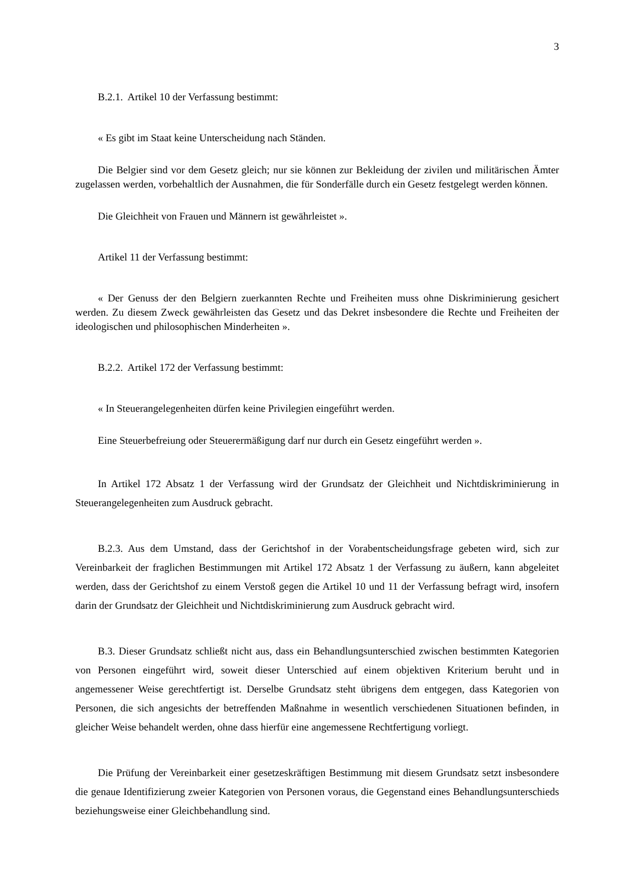3
B.2.1. Artikel 10 der Verfassung bestimmt:
« Es gibt im Staat keine Unterscheidung nach Ständen.
Die Belgier sind vor dem Gesetz gleich; nur sie können zur Bekleidung der zivilen und militärischen Ämter zugelassen werden, vorbehaltlich der Ausnahmen, die für Sonderfälle durch ein Gesetz festgelegt werden können.
Die Gleichheit von Frauen und Männern ist gewährleistet ».
Artikel 11 der Verfassung bestimmt:
« Der Genuss der den Belgiern zuerkannten Rechte und Freiheiten muss ohne Diskriminierung gesichert werden. Zu diesem Zweck gewährleisten das Gesetz und das Dekret insbesondere die Rechte und Freiheiten der ideologischen und philosophischen Minderheiten ».
B.2.2. Artikel 172 der Verfassung bestimmt:
« In Steuerangelegenheiten dürfen keine Privilegien eingeführt werden.
Eine Steuerbefreiung oder Steuerermäßigung darf nur durch ein Gesetz eingeführt werden ».
In Artikel 172 Absatz 1 der Verfassung wird der Grundsatz der Gleichheit und Nichtdiskriminierung in Steuerangelegenheiten zum Ausdruck gebracht.
B.2.3. Aus dem Umstand, dass der Gerichtshof in der Vorabentscheidungsfrage gebeten wird, sich zur Vereinbarkeit der fraglichen Bestimmungen mit Artikel 172 Absatz 1 der Verfassung zu äußern, kann abgeleitet werden, dass der Gerichtshof zu einem Verstoß gegen die Artikel 10 und 11 der Verfassung befragt wird, insofern darin der Grundsatz der Gleichheit und Nichtdiskriminierung zum Ausdruck gebracht wird.
B.3. Dieser Grundsatz schließt nicht aus, dass ein Behandlungsunterschied zwischen bestimmten Kategorien von Personen eingeführt wird, soweit dieser Unterschied auf einem objektiven Kriterium beruht und in angemessener Weise gerechtfertigt ist. Derselbe Grundsatz steht übrigens dem entgegen, dass Kategorien von Personen, die sich angesichts der betreffenden Maßnahme in wesentlich verschiedenen Situationen befinden, in gleicher Weise behandelt werden, ohne dass hierfür eine angemessene Rechtfertigung vorliegt.
Die Prüfung der Vereinbarkeit einer gesetzeskräftigen Bestimmung mit diesem Grundsatz setzt insbesondere die genaue Identifizierung zweier Kategorien von Personen voraus, die Gegenstand eines Behandlungsunterschieds beziehungsweise einer Gleichbehandlung sind.